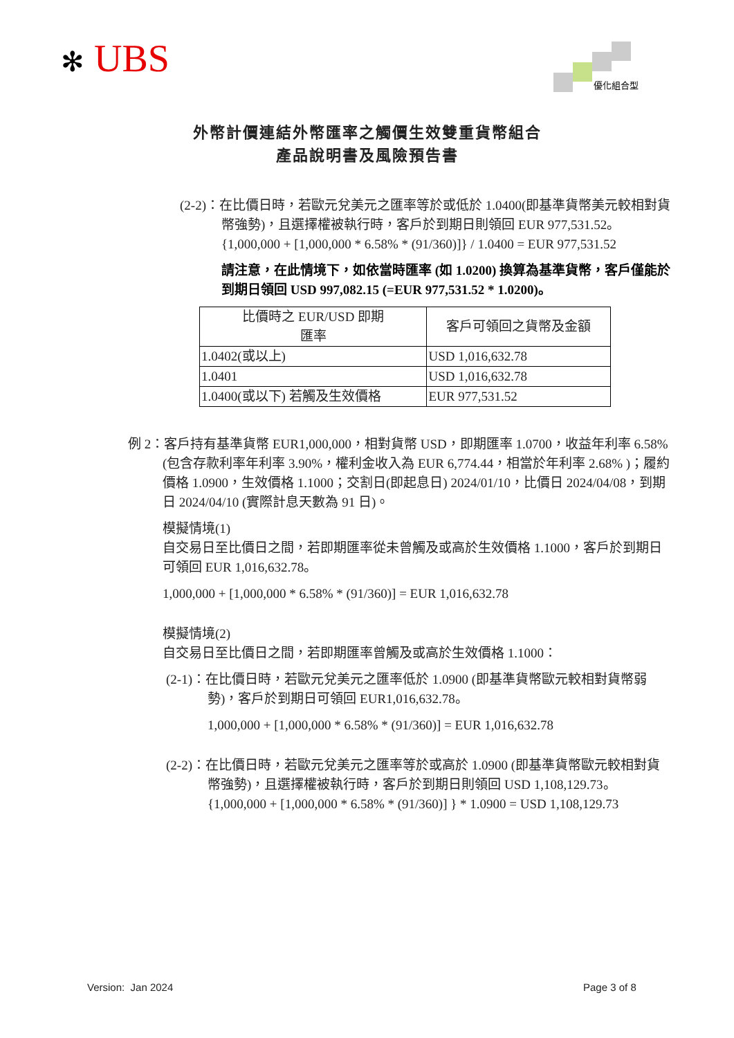✻ UBS
優化組合型
外幣計價連結外幣匯率之觸價生效雙重貨幣組合
產品說明書及風險預告書
(2-2)：在比價日時，若歐元兌美元之匯率等於或低於 1.0400(即基準貨幣美元較相對貨幣強勢)，且選擇權被執行時，客戶於到期日則領回 EUR 977,531.52。
{1,000,000 + [1,000,000 * 6.58% * (91/360)]} / 1.0400 = EUR 977,531.52
請注意，在此情境下，如依當時匯率 (如 1.0200) 換算為基準貨幣，客戶僅能於到期日領回 USD 997,082.15 (=EUR 977,531.52 * 1.0200)。
| 比價時之 EUR/USD 即期 匯率 | 客戶可領回之貨幣及金額 |
| --- | --- |
| 1.0402(或以上) | USD 1,016,632.78 |
| 1.0401 | USD 1,016,632.78 |
| 1.0400(或以下) 若觸及生效價格 | EUR 977,531.52 |
例 2：客戶持有基準貨幣 EUR1,000,000，相對貨幣 USD，即期匯率 1.0700，收益年利率 6.58% (包含存款利率年利率 3.90%，權利金收入為 EUR 6,774.44，相當於年利率 2.68% )；履約價格 1.0900，生效價格 1.1000；交割日(即起息日) 2024/01/10，比價日 2024/04/08，到期日 2024/04/10 (實際計息天數為 91 日)。
模擬情境(1)
自交易日至比價日之間，若即期匯率從未曾觸及或高於生效價格 1.1000，客戶於到期日可領回 EUR 1,016,632.78。
1,000,000 + [1,000,000 * 6.58% * (91/360)] = EUR 1,016,632.78
模擬情境(2)
自交易日至比價日之間，若即期匯率曾觸及或高於生效價格 1.1000：
(2-1)：在比價日時，若歐元兌美元之匯率低於 1.0900 (即基準貨幣歐元較相對貨幣弱勢)，客戶於到期日可領回 EUR1,016,632.78。
1,000,000 + [1,000,000 * 6.58% * (91/360)] = EUR 1,016,632.78
(2-2)：在比價日時，若歐元兌美元之匯率等於或高於 1.0900 (即基準貨幣歐元較相對貨幣強勢)，且選擇權被執行時，客戶於到期日則領回 USD 1,108,129.73。
{1,000,000 + [1,000,000 * 6.58% * (91/360)] } * 1.0900 = USD 1,108,129.73
Version: Jan 2024 Page 3 of 8